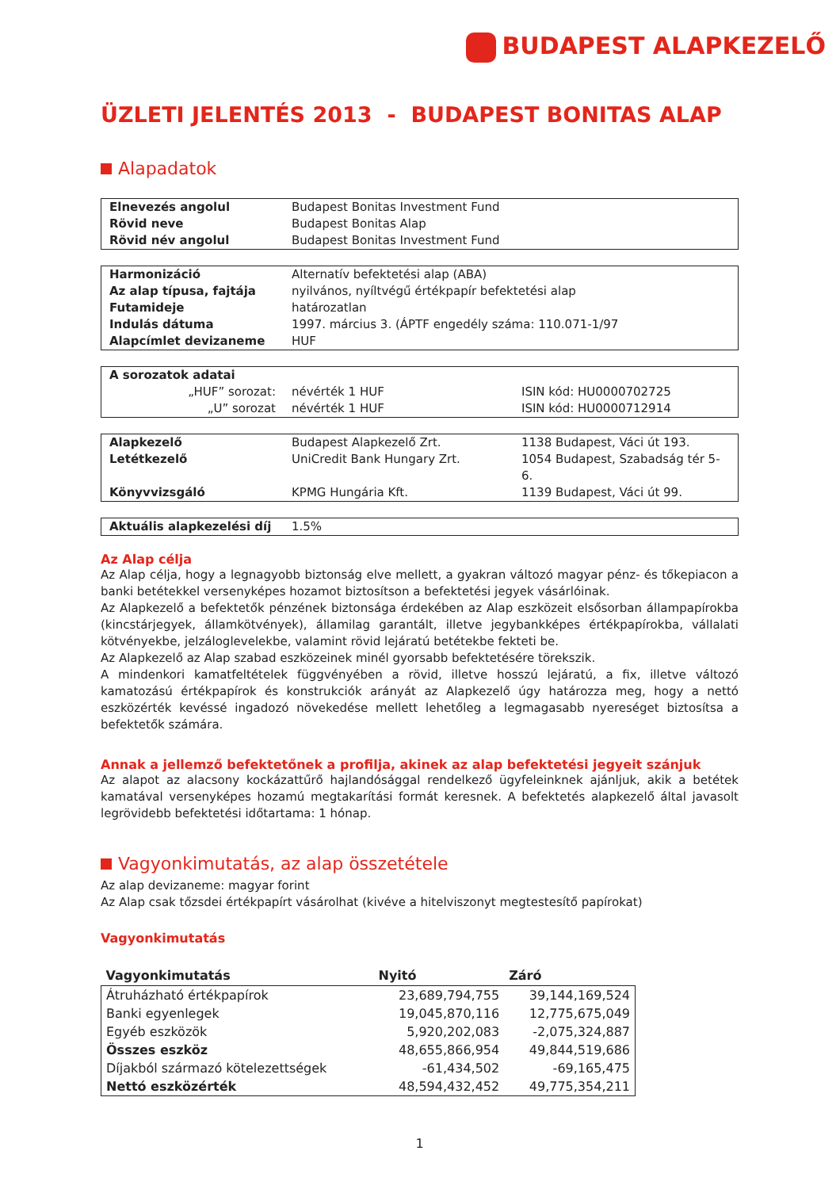BUDAPEST ALAPKEZELŐ
ÜZLETI JELENTÉS 2013 - BUDAPEST BONITAS ALAP
Alapadatok
| Elnevezés angolul | Budapest Bonitas Investment Fund |
| Rövid neve | Budapest Bonitas Alap |
| Rövid név angolul | Budapest Bonitas Investment Fund |
| Harmonizáció | Alternatív befektetési alap (ABA) |
| Az alap típusa, fajtája | nyilvános, nyíltvégű értékpapír befektetési alap |
| Futamideje | határozatlan |
| Indulás dátuma | 1997. március 3. (ÁPTF engedély száma: 110.071-1/97 |
| Alapcímlet devizaneme | HUF |
| A sorozatok adatai | | |
| „HUF” sorozat: | névérték 1 HUF | ISIN kód: HU0000702725 |
| „U” sorozat | névérték 1 HUF | ISIN kód: HU0000712914 |
| Alapkezelő | Budapest Alapkezelő Zrt. | 1138 Budapest, Váci út 193. |
| Letétkezelő | UniCredit Bank Hungary Zrt. | 1054 Budapest, Szabadság tér 5-6. |
| Könyvvizsgáló | KPMG Hungária Kft. | 1139 Budapest, Váci út 99. |
| Aktuális alapkezelési díj | 1.5% |
Az Alap célja
Az Alap célja, hogy a legnagyobb biztonság elve mellett, a gyakran változó magyar pénz- és tőkepiacon a banki betétekkel versenyképes hozamot biztosítson a befektetési jegyek vásárlóinak.
Az Alapkezelő a befektetők pénzének biztonsága érdekében az Alap eszközeit elsősorban állampapírokba (kincstárjegyek, államkötvények), államilag garantált, illetve jegybankképes értékpapírokba, vállalati kötvényekbe, jelzáloglevelekbe, valamint rövid lejáratú betétekbe fekteti be.
Az Alapkezelő az Alap szabad eszközeinek minél gyorsabb befektetésére törekszik.
A mindenkori kamatfeltételek függvényében a rövid, illetve hosszú lejáratú, a fix, illetve változó kamatozású értékpapírok és konstrukciók arányát az Alapkezelő úgy határozza meg, hogy a nettó eszközérték kevéssé ingadozó növekedése mellett lehetőleg a legmagasabb nyereséget biztosítsa a befektetők számára.
Annak a jellemző befektetőnek a profilja, akinek az alap befektetési jegyeit szánjuk
Az alapot az alacsony kockázattűrő hajlandósággal rendelkező ügyfeleinknek ajánljuk, akik a betétek kamatával versenyképes hozamú megtakarítási formát keresnek. A befektetés alapkezelő által javasolt legrövidebb befektetési időtartama: 1 hónap.
Vagyonkimutatás, az alap összetétele
Az alap devizaneme: magyar forint
Az Alap csak tőzsdei értékpapírt vásárolhat (kivéve a hitelviszonyt megtestesítő papírokat)
Vagyonkimutatás
| Vagyonkimutatás | Nyitó | Záró |
| --- | --- | --- |
| Átruházható értékpapírok | 23,689,794,755 | 39,144,169,524 |
| Banki egyenlegek | 19,045,870,116 | 12,775,675,049 |
| Egyéb eszközök | 5,920,202,083 | -2,075,324,887 |
| Összes eszköz | 48,655,866,954 | 49,844,519,686 |
| Díjakból származó kötelezettségek | -61,434,502 | -69,165,475 |
| Nettó eszközérték | 48,594,432,452 | 49,775,354,211 |
1